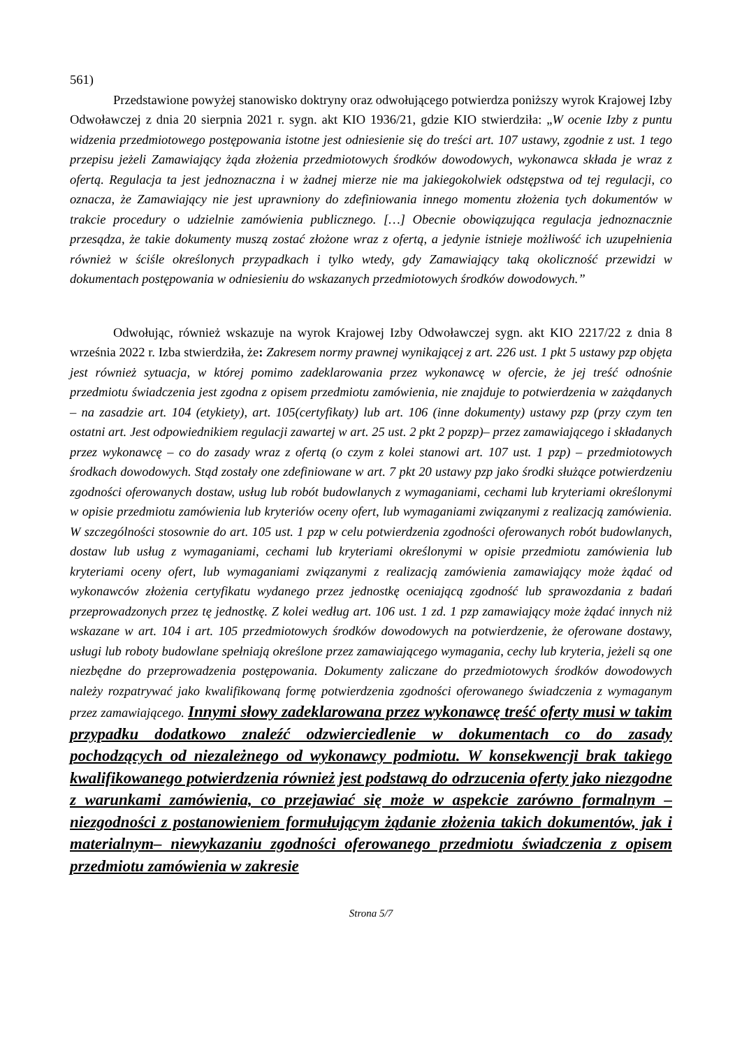561)
Przedstawione powyżej stanowisko doktryny oraz odwołującego potwierdza poniższy wyrok Krajowej Izby Odwoławczej z dnia 20 sierpnia 2021 r. sygn. akt KIO 1936/21, gdzie KIO stwierdziła: „W ocenie Izby z puntu widzenia przedmiotowego postępowania istotne jest odniesienie się do treści art. 107 ustawy, zgodnie z ust. 1 tego przepisu jeżeli Zamawiający żąda złożenia przedmiotowych środków dowodowych, wykonawca składa je wraz z ofertą. Regulacja ta jest jednoznaczna i w żadnej mierze nie ma jakiegokolwiek odstępstwa od tej regulacji, co oznacza, że Zamawiający nie jest uprawniony do zdefiniowania innego momentu złożenia tych dokumentów w trakcie procedury o udzielnie zamówienia publicznego. […] Obecnie obowiązująca regulacja jednoznacznie przesądza, że takie dokumenty muszą zostać złożone wraz z ofertą, a jedynie istnieje możliwość ich uzupełnienia również w ściśle określonych przypadkach i tylko wtedy, gdy Zamawiający taką okoliczność przewidzi w dokumentach postępowania w odniesieniu do wskazanych przedmiotowych środków dowodowych.”
Odwołując, również wskazuje na wyrok Krajowej Izby Odwoławczej sygn. akt KIO 2217/22 z dnia 8 września 2022 r. Izba stwierdziła, że: Zakresem normy prawnej wynikającej z art. 226 ust. 1 pkt 5 ustawy pzp objęta jest również sytuacja, w której pomimo zadeklarowania przez wykonawcę w ofercie, że jej treść odnośnie przedmiotu świadczenia jest zgodna z opisem przedmiotu zamówienia, nie znajduje to potwierdzenia w zażądanych – na zasadzie art. 104 (etykiety), art. 105(certyfikaty) lub art. 106 (inne dokumenty) ustawy pzp (przy czym ten ostatni art. Jest odpowiednikiem regulacji zawartej w art. 25 ust. 2 pkt 2 popzp)– przez zamawiającego i składanych przez wykonawcę – co do zasady wraz z ofertą (o czym z kolei stanowi art. 107 ust. 1 pzp) – przedmiotowych środkach dowodowych. Stąd zostały one zdefiniowane w art. 7 pkt 20 ustawy pzp jako środki służące potwierdzeniu zgodności oferowanych dostaw, usług lub robót budowlanych z wymaganiami, cechami lub kryteriami określonymi w opisie przedmiotu zamówienia lub kryteriów oceny ofert, lub wymaganiami związanymi z realizacją zamówienia. W szczególności stosownie do art. 105 ust. 1 pzp w celu potwierdzenia zgodności oferowanych robót budowlanych, dostaw lub usług z wymaganiami, cechami lub kryteriami określonymi w opisie przedmiotu zamówienia lub kryteriami oceny ofert, lub wymaganiami związanymi z realizacją zamówienia zamawiający może żądać od wykonawców złożenia certyfikatu wydanego przez jednostkę oceniającą zgodność lub sprawozdania z badań przeprowadzonych przez tę jednostkę. Z kolei według art. 106 ust. 1 zd. 1 pzp zamawiający może żądać innych niż wskazane w art. 104 i art. 105 przedmiotowych środków dowodowych na potwierdzenie, że oferowane dostawy, usługi lub roboty budowlane spełniają określone przez zamawiającego wymagania, cechy lub kryteria, jeżeli są one niezbędne do przeprowadzenia postępowania. Dokumenty zaliczane do przedmiotowych środków dowodowych należy rozpatrywać jako kwalifikowaną formę potwierdzenia zgodności oferowanego świadczenia z wymaganym przez zamawiającego. Innymi słowy zadeklarowana przez wykonawcę treść oferty musi w takim przypadku dodatkowo znaleźć odzwierciedlenie w dokumentach co do zasady pochodzących od niezależnego od wykonawcy podmiotu. W konsekwencji brak takiego kwalifikowanego potwierdzenia również jest podstawą do odrzucenia oferty jako niezgodne z warunkami zamówienia, co przejawiać się może w aspekcie zarówno formalnym –niezgodności z postanowieniem formułującym żądanie złożenia takich dokumentów, jak i materialnym– niewykazaniu zgodności oferowanego przedmiotu świadczenia z opisem przedmiotu zamówienia w zakresie
Strona 5/7